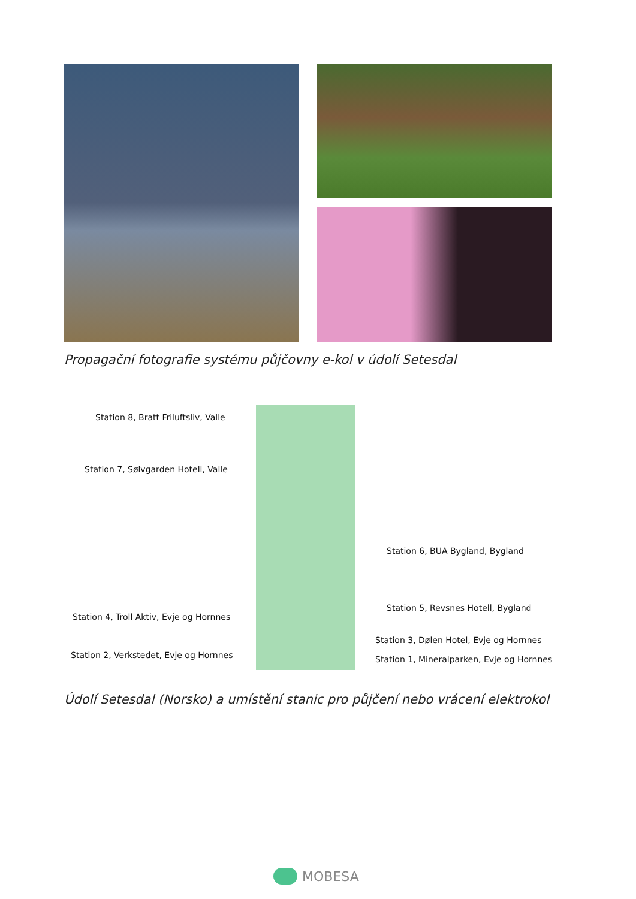Propagační fotografie systému půjčovny e-kol v údolí Setesdal
Station 8, Bratt Friluftsliv, Valle
Station 7, Sølvgarden Hotell, Valle
Station 6, BUA Bygland, Bygland
Station 5, Revsnes Hotell, Bygland
Station 4, Troll Aktiv, Evje og Hornnes
Station 3, Dølen Hotel, Evje og Hornnes
Station 2, Verkstedet, Evje og Hornnes
Station 1, Mineralparken, Evje og Hornnes
Údolí Setesdal (Norsko) a umístění stanic pro půjčení nebo vrácení elektrokol
MOBESA